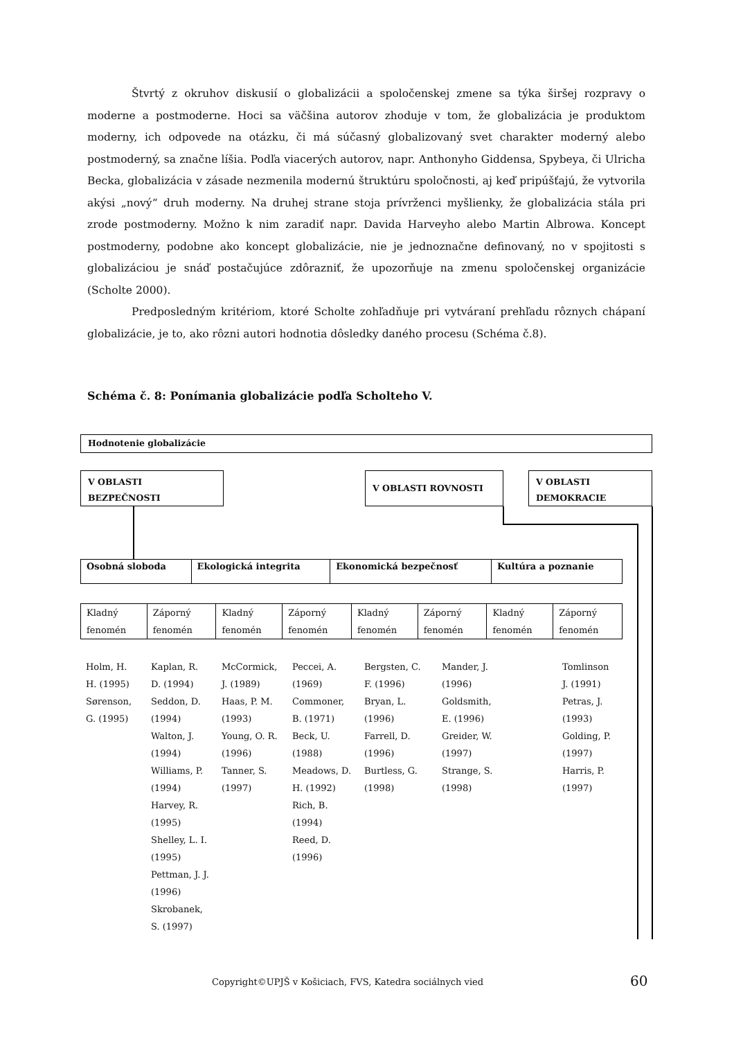Štvrtý z okruhov diskusií o globalizácii a spoločenskej zmene sa týka širšej rozpravy o moderne a postmoderne. Hoci sa väčšina autorov zhoduje v tom, že globalizácia je produktom moderny, ich odpovede na otázku, či má súčasný globalizovaný svet charakter moderný alebo postmoderný, sa značne líšia. Podľa viacerých autorov, napr. Anthonyho Giddensa, Spybeya, či Ulricha Becka, globalizácia v zásade nezmenila modernú štruktúru spoločnosti, aj keď pripúšťajú, že vytvorila akýsi „nový“ druh moderny. Na druhej strane stoja prívrženci myšlienky, že globalizácia stála pri zrode postmoderny. Možno k nim zaradiť napr. Davida Harveyho alebo Martin Albrowa. Koncept postmoderny, podobne ako koncept globalizácie, nie je jednoznačne definovaný, no v spojitosti s globalizáciou je snáď postačujúce zdôrazniť, že upozorňuje na zmenu spoločenskej organizácie (Scholte 2000).
Predposledným kritériom, ktoré Scholte zohľadňuje pri vytváraní prehľadu rôznych chápaní globalizácie, je to, ako rôzni autori hodnotia dôsledky daného procesu (Schéma č.8).
Schéma č. 8: Ponímania globalizácie podľa Scholteho V.
Hodnotenie globalizácie
V OBLASTI
BEZPEČNOSTI
V OBLASTI ROVNOSTI
V OBLASTI
DEMOKRACIE
| Osobná sloboda | Ekologická integrita | Ekonomická bezpečnosť | Kultúra a poznanie |
| Kladný fenomén | Záporný fenomén | Kladný fenomén | Záporný fenomén | Kladný fenomén | Záporný fenomén | Kladný fenomén | Záporný fenomén |
| Holm, H. H. (1995) Sørenson, G. (1995) | Kaplan, R. D. (1994) Seddon, D. (1994) Walton, J. (1994) Williams, P. (1994) Harvey, R. (1995) Shelley, L. I. (1995) Pettman, J. J. (1996) Skrobanek, S. (1997) | McCormick, J. (1989) Haas, P. M. (1993) Young, O. R. (1996) Tanner, S. (1997) | Peccei, A. (1969) Commoner, B. (1971) Beck, U. (1988) Meadows, D. H. (1992) Rich, B. (1994) Reed, D. (1996) | Bergsten, C. F. (1996) Bryan, L. (1996) Farrell, D. (1996) Burtless, G. (1998) | Mander, J. (1996) Goldsmith, E. (1996) Greider, W. (1997) Strange, S. (1998) | | Tomlinson J. (1991) Petras, J. (1993) Golding, P. (1997) Harris, P. (1997) |
Copyright©UPJŠ v Košiciach, FVS, Katedra sociálnych vied
60